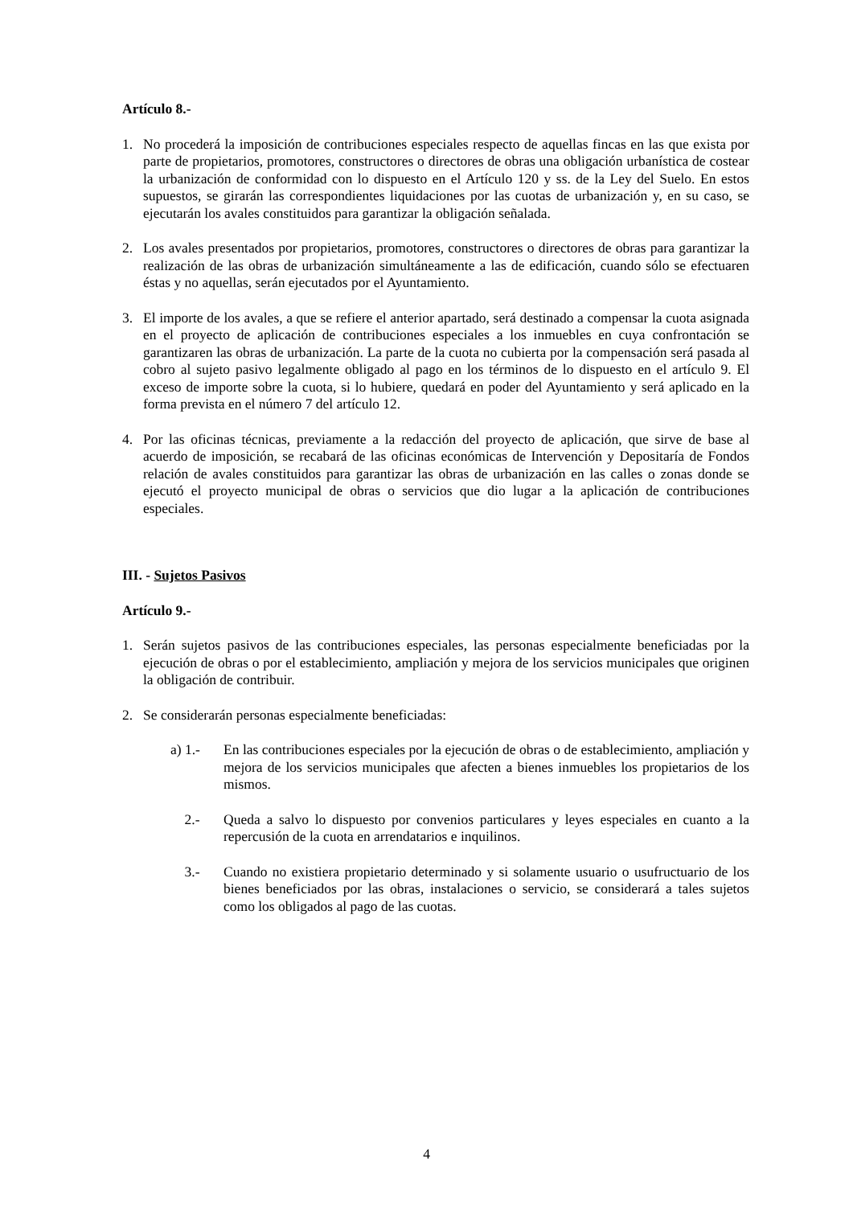Artículo 8.-
1. No procederá la imposición de contribuciones especiales respecto de aquellas fincas en las que exista por parte de propietarios, promotores, constructores o directores de obras una obligación urbanística de costear la urbanización de conformidad con lo dispuesto en el Artículo 120 y ss. de la Ley del Suelo. En estos supuestos, se girarán las correspondientes liquidaciones por las cuotas de urbanización y, en su caso, se ejecutarán los avales constituidos para garantizar la obligación señalada.
2. Los avales presentados por propietarios, promotores, constructores o directores de obras para garantizar la realización de las obras de urbanización simultáneamente a las de edificación, cuando sólo se efectuaren éstas y no aquellas, serán ejecutados por el Ayuntamiento.
3. El importe de los avales, a que se refiere el anterior apartado, será destinado a compensar la cuota asignada en el proyecto de aplicación de contribuciones especiales a los inmuebles en cuya confrontación se garantizaren las obras de urbanización. La parte de la cuota no cubierta por la compensación será pasada al cobro al sujeto pasivo legalmente obligado al pago en los términos de lo dispuesto en el artículo 9. El exceso de importe sobre la cuota, si lo hubiere, quedará en poder del Ayuntamiento y será aplicado en la forma prevista en el número 7 del artículo 12.
4. Por las oficinas técnicas, previamente a la redacción del proyecto de aplicación, que sirve de base al acuerdo de imposición, se recabará de las oficinas económicas de Intervención y Depositaría de Fondos relación de avales constituidos para garantizar las obras de urbanización en las calles o zonas donde se ejecutó el proyecto municipal de obras o servicios que dio lugar a la aplicación de contribuciones especiales.
III. - Sujetos Pasivos
Artículo 9.-
1. Serán sujetos pasivos de las contribuciones especiales, las personas especialmente beneficiadas por la ejecución de obras o por el establecimiento, ampliación y mejora de los servicios municipales que originen la obligación de contribuir.
2. Se considerarán personas especialmente beneficiadas:
a) 1.- En las contribuciones especiales por la ejecución de obras o de establecimiento, ampliación y mejora de los servicios municipales que afecten a bienes inmuebles los propietarios de los mismos.
2.- Queda a salvo lo dispuesto por convenios particulares y leyes especiales en cuanto a la repercusión de la cuota en arrendatarios e inquilinos.
3.- Cuando no existiera propietario determinado y si solamente usuario o usufructuario de los bienes beneficiados por las obras, instalaciones o servicio, se considerará a tales sujetos como los obligados al pago de las cuotas.
4